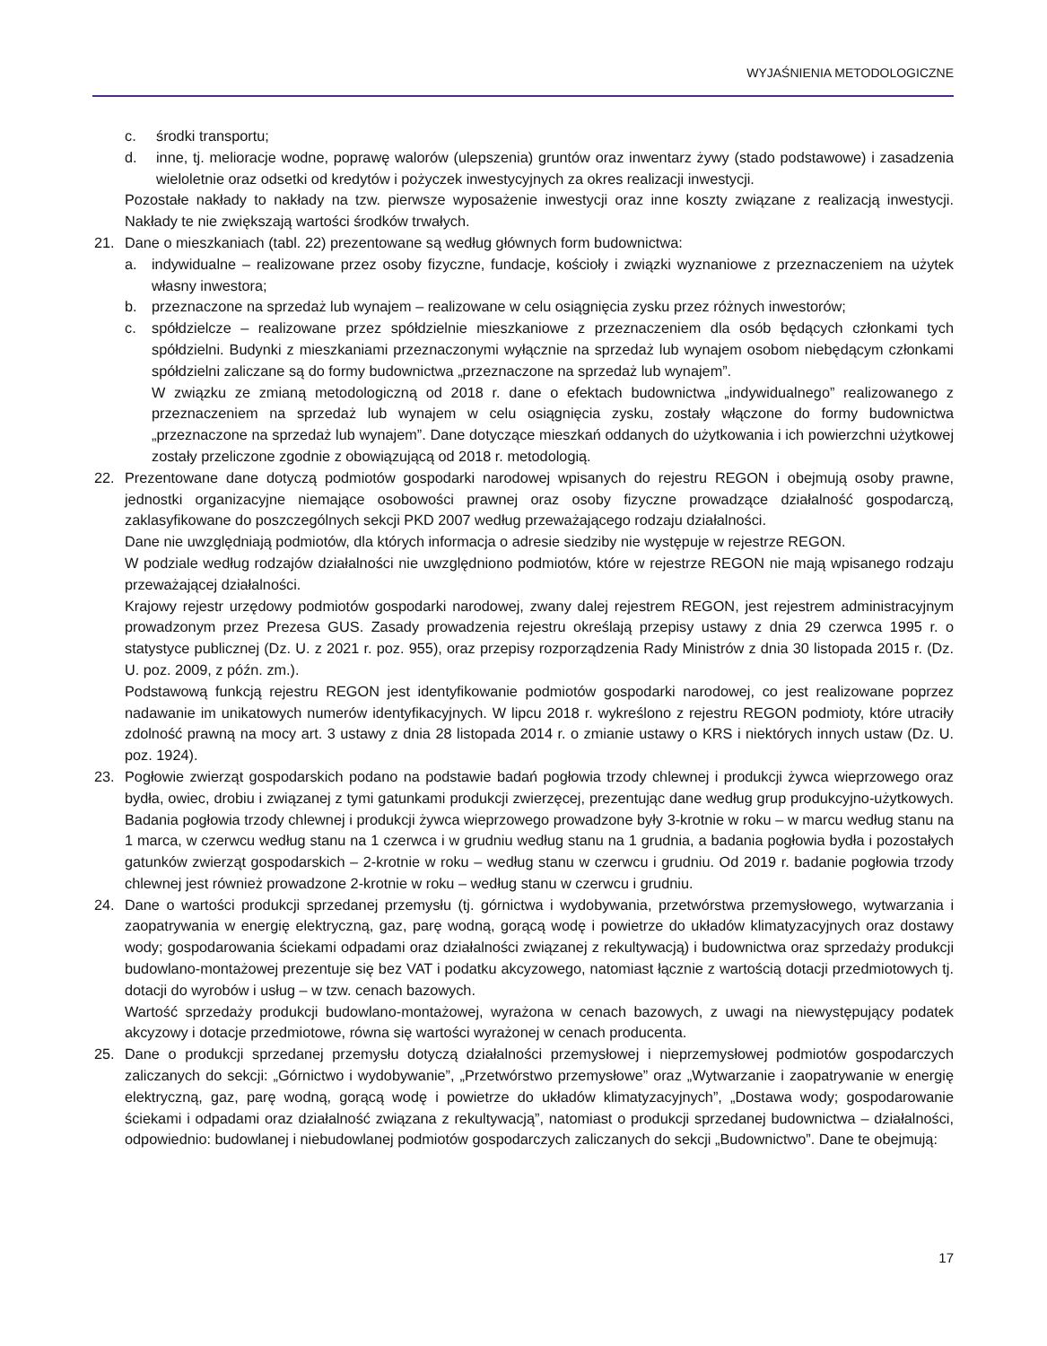WYJAŚNIENIA METODOLOGICZNE
c. środki transportu;
d. inne, tj. melioracje wodne, poprawę walorów (ulepszenia) gruntów oraz inwentarz żywy (stado podstawowe) i zasadzenia wieloletnie oraz odsetki od kredytów i pożyczek inwestycyjnych za okres realizacji inwestycji.
Pozostałe nakłady to nakłady na tzw. pierwsze wyposażenie inwestycji oraz inne koszty związane z realizacją inwestycji. Nakłady te nie zwiększają wartości środków trwałych.
21. Dane o mieszkaniach (tabl. 22) prezentowane są według głównych form budownictwa:
a. indywidualne – realizowane przez osoby fizyczne, fundacje, kościoły i związki wyznaniowe z przeznaczeniem na użytek własny inwestora;
b. przeznaczone na sprzedaż lub wynajem – realizowane w celu osiągnięcia zysku przez różnych inwestorów;
c. spółdzielcze – realizowane przez spółdzielnie mieszkaniowe z przeznaczeniem dla osób będących członkami tych spółdzielni. Budynki z mieszkaniami przeznaczonymi wyłącznie na sprzedaż lub wynajem osobom niebędącym członkami spółdzielni zaliczane są do formy budownictwa „przeznaczone na sprzedaż lub wynajem”.
W związku ze zmianą metodologiczną od 2018 r. dane o efektach budownictwa „indywidualnego” realizowanego z przeznaczeniem na sprzedaż lub wynajem w celu osiągnięcia zysku, zostały włączone do formy budownictwa „przeznaczone na sprzedaż lub wynajem”. Dane dotyczące mieszkań oddanych do użytkowania i ich powierzchni użytkowej zostały przeliczone zgodnie z obowiązującą od 2018 r. metodologią.
22. Prezentowane dane dotyczą podmiotów gospodarki narodowej wpisanych do rejestru REGON i obejmują osoby prawne, jednostki organizacyjne niemające osobowości prawnej oraz osoby fizyczne prowadzące działalność gospodarczą, zaklasyfikowane do poszczególnych sekcji PKD 2007 według przeważającego rodzaju działalności.
Dane nie uwzględniają podmiotów, dla których informacja o adresie siedziby nie występuje w rejestrze REGON.
W podziale według rodzajów działalności nie uwzględniono podmiotów, które w rejestrze REGON nie mają wpisanego rodzaju przeważającej działalności.
Krajowy rejestr urzędowy podmiotów gospodarki narodowej, zwany dalej rejestrem REGON, jest rejestrem administracyjnym prowadzonym przez Prezesa GUS. Zasady prowadzenia rejestru określają przepisy ustawy z dnia 29 czerwca 1995 r. o statystyce publicznej (Dz. U. z 2021 r. poz. 955), oraz przepisy rozporządzenia Rady Ministrów z dnia 30 listopada 2015 r. (Dz. U. poz. 2009, z późn. zm.).
Podstawową funkcją rejestru REGON jest identyfikowanie podmiotów gospodarki narodowej, co jest realizowane poprzez nadawanie im unikatowych numerów identyfikacyjnych. W lipcu 2018 r. wykreślono z rejestru REGON podmioty, które utraciły zdolność prawną na mocy art. 3 ustawy z dnia 28 listopada 2014 r. o zmianie ustawy o KRS i niektórych innych ustaw (Dz. U. poz. 1924).
23. Pogłowie zwierząt gospodarskich podano na podstawie badań pogłowia trzody chlewnej i produkcji żywca wieprzowego oraz bydła, owiec, drobiu i związanej z tymi gatunkami produkcji zwierzęcej, prezentując dane według grup produkcyjno-użytkowych. Badania pogłowia trzody chlewnej i produkcji żywca wieprzowego prowadzone były 3-krotnie w roku – w marcu według stanu na 1 marca, w czerwcu według stanu na 1 czerwca i w grudniu według stanu na 1 grudnia, a badania pogłowia bydła i pozostałych gatunków zwierząt gospodarskich – 2-krotnie w roku – według stanu w czerwcu i grudniu. Od 2019 r. badanie pogłowia trzody chlewnej jest również prowadzone 2-krotnie w roku – według stanu w czerwcu i grudniu.
24. Dane o wartości produkcji sprzedanej przemysłu (tj. górnictwa i wydobywania, przetwórstwa przemysłowego, wytwarzania i zaopatrywania w energię elektryczną, gaz, parę wodną, gorącą wodę i powietrze do układów klimatyzacyjnych oraz dostawy wody; gospodarowania ściekami odpadami oraz działalności związanej z rekultywacją) i budownictwa oraz sprzedaży produkcji budowlano-montażowej prezentuje się bez VAT i podatku akcyzowego, natomiast łącznie z wartością dotacji przedmiotowych tj. dotacji do wyrobów i usług – w tzw. cenach bazowych.
Wartość sprzedaży produkcji budowlano-montażowej, wyrażona w cenach bazowych, z uwagi na niewystępujący podatek akcyzowy i dotacje przedmiotowe, równa się wartości wyrażonej w cenach producenta.
25. Dane o produkcji sprzedanej przemysłu dotyczą działalności przemysłowej i nieprzemysłowej podmiotów gospodarczych zaliczanych do sekcji: „Górnictwo i wydobywanie”, „Przetwórstwo przemysłowe” oraz „Wytwarzanie i zaopatrywanie w energię elektryczną, gaz, parę wodną, gorącą wodę i powietrze do układów klimatyzacyjnych”, „Dostawa wody; gospodarowanie ściekami i odpadami oraz działalność związana z rekultywacją”, natomiast o produkcji sprzedanej budownictwa – działalności, odpowiednio: budowlanej i niebudowlanej podmiotów gospodarczych zaliczanych do sekcji „Budownictwo”. Dane te obejmują:
17